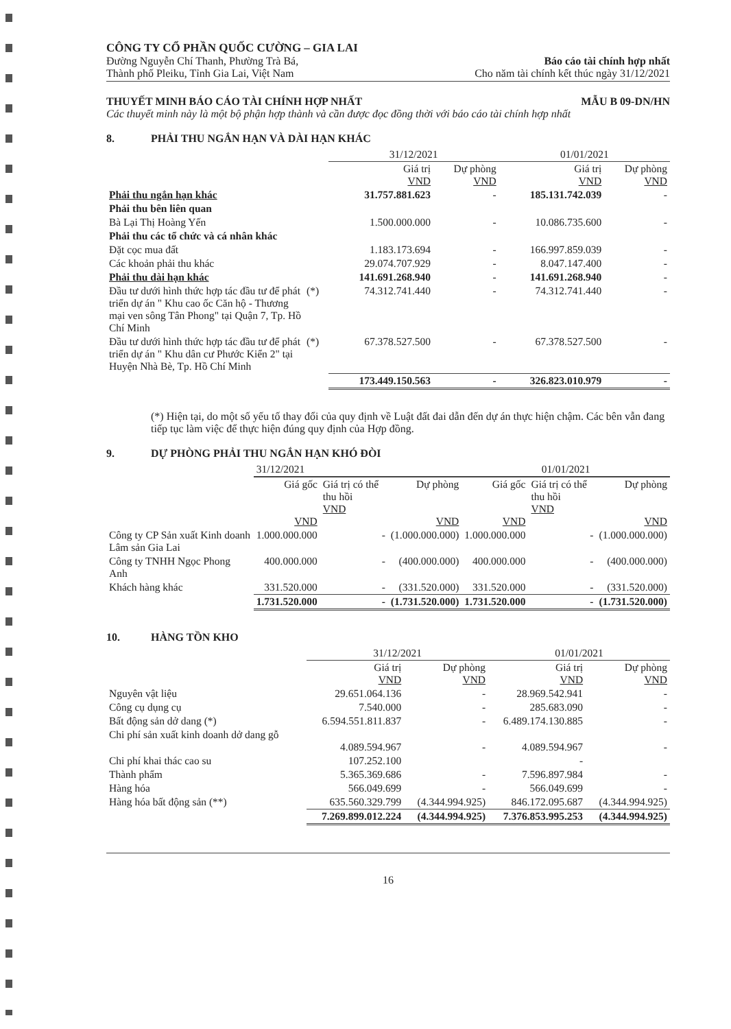CÔNG TY CỔ PHẦN QUỐC CƯỜNG – GIA LAI
Đường Nguyễn Chí Thanh, Phường Trà Bá,
Thành phố Pleiku, Tỉnh Gia Lai, Việt Nam
Báo cáo tài chính hợp nhất
Cho năm tài chính kết thúc ngày 31/12/2021
THUYẾT MINH BÁO CÁO TÀI CHÍNH HỢP NHẤT MẪU B 09-DN/HN
Các thuyết minh này là một bộ phận hợp thành và cần được đọc đồng thời với báo cáo tài chính hợp nhất
8. PHẢI THU NGẮN HẠN VÀ DÀI HẠN KHÁC
| | | 31/12/2021 | | 01/01/2021 | |
| --- | --- | --- | --- | --- | --- |
| | | Giá trị VND | Dự phòng VND | Giá trị VND | Dự phòng VND |
| Phải thu ngắn hạn khác | | 31.757.881.623 | - | 185.131.742.039 | - |
| Phải thu bên liên quan | | | | | |
| Bà Lại Thị Hoàng Yến | | 1.500.000.000 | - | 10.086.735.600 | - |
| Phải thu các tổ chức và cá nhân khác | | | | | |
| Đặt cọc mua đất | | 1.183.173.694 | - | 166.997.859.039 | - |
| Các khoản phải thu khác | | 29.074.707.929 | - | 8.047.147.400 | - |
| Phải thu dài hạn khác | | 141.691.268.940 | - | 141.691.268.940 | - |
| Đầu tư dưới hình thức hợp tác đầu tư để phát triển dự án " Khu cao ốc Căn hộ - Thương mại ven sông Tân Phong" tại Quận 7, Tp. Hồ Chí Minh | (*) | 74.312.741.440 | - | 74.312.741.440 | - |
| Đầu tư dưới hình thức hợp tác đầu tư để phát triển dự án " Khu dân cư Phước Kiển 2" tại Huyện Nhà Bè, Tp. Hồ Chí Minh | (*) | 67.378.527.500 | - | 67.378.527.500 | - |
| | | 173.449.150.563 | - | 326.823.010.979 | - |
(*) Hiện tại, do một số yếu tố thay đổi của quy định về Luật đất đai dẫn đến dự án thực hiện chậm. Các bên vẫn đang tiếp tục làm việc để thực hiện đúng quy định của Hợp đồng.
9. DỰ PHÒNG PHẢI THU NGẮN HẠN KHÓ ĐÒI
| | 31/12/2021 | | | 01/01/2021 | | |
| --- | --- | --- | --- | --- | --- | --- |
| | Giá gốc VND | Giá trị có thể thu hồi VND | Dự phòng VND | Giá gốc VND | Giá trị có thể thu hồi VND | Dự phòng VND |
| Công ty CP Sản xuất Kinh doanh Lâm sản Gia Lai | 1.000.000.000 | - | (1.000.000.000) | 1.000.000.000 | - | (1.000.000.000) |
| Công ty TNHH Ngọc Phong Anh | 400.000.000 | - | (400.000.000) | 400.000.000 | - | (400.000.000) |
| Khách hàng khác | 331.520.000 | - | (331.520.000) | 331.520.000 | - | (331.520.000) |
| | 1.731.520.000 | - | (1.731.520.000) | 1.731.520.000 | - | (1.731.520.000) |
10. HÀNG TỒN KHO
| | 31/12/2021 | | 01/01/2021 | |
| --- | --- | --- | --- | --- |
| | Giá trị VND | Dự phòng VND | Giá trị VND | Dự phòng VND |
| Nguyên vật liệu | 29.651.064.136 | - | 28.969.542.941 | - |
| Công cụ dụng cụ | 7.540.000 | - | 285.683.090 | - |
| Bất động sản dở dang (*) | 6.594.551.811.837 | - | 6.489.174.130.885 | - |
| Chi phí sản xuất kinh doanh dở dang gỗ | 4.089.594.967 | - | 4.089.594.967 | - |
| Chi phí khai thác cao su | 107.252.100 | | - | |
| Thành phẩm | 5.365.369.686 | - | 7.596.897.984 | - |
| Hàng hóa | 566.049.699 | - | 566.049.699 | - |
| Hàng hóa bất động sản (**) | 635.560.329.799 | (4.344.994.925) | 846.172.095.687 | (4.344.994.925) |
| | 7.269.899.012.224 | (4.344.994.925) | 7.376.853.995.253 | (4.344.994.925) |
16